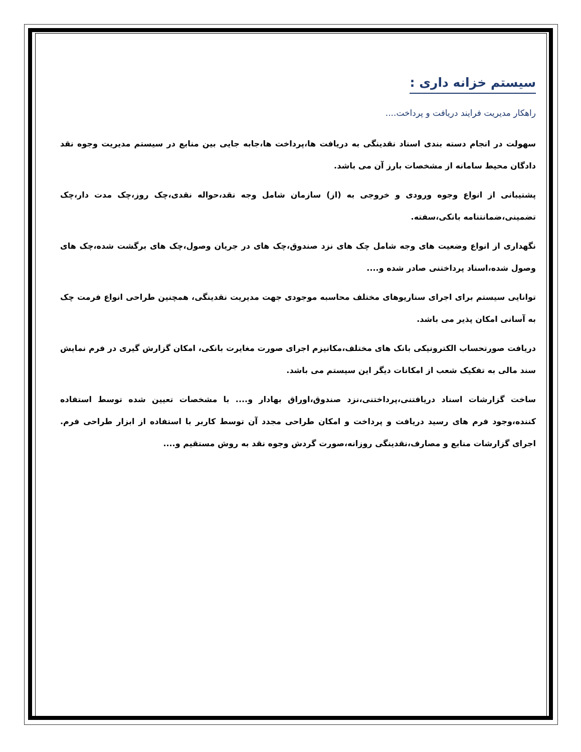سیستم خزانه داری :
راهکار مدیریت فرایند دریافت و پرداخت....
سهولت در انجام دسته بندی اسناد نقدینگی به دریافت ها،پرداخت ها،جابه جایی بین منابع در سیستم مدیریت وجوه نقد دادگان محیط سامانه از مشخصات بارز آن می باشد.
پشتیبانی از انواع وجوه ورودی و خروجی به (از) سازمان شامل وجه نقد،حواله نقدی،چک روز،چک مدت دار،چک تضمینی،ضمانتنامه بانکی،سفته.
نگهداری از انواع وضعیت های وجه شامل چک های نزد صندوق،چک های در جریان وصول،چک های برگشت شده،چک های وصول شده،اسناد پرداختنی صادر شده و....
توانایی سیستم برای اجرای سناریوهای مختلف محاسبه موجودی جهت مدیریت نقدینگی، همچنین طراحی انواع فرمت چک به آسانی امکان پذیر می باشد.
دریافت صورتحساب الکترونیکی بانک های مختلف،مکانیزم اجرای صورت مغایرت بانکی، امکان گزارش گیری در فرم نمایش سند مالی به تفکیک شعب از امکانات دیگر این سیستم می باشد.
ساخت گزارشات اسناد دریافتنی،پرداختنی،نزد صندوق،اوراق بهادار و.... با مشخصات تعیین شده توسط استفاده کننده،وجود فرم های رسید دریافت و پرداخت و امکان طراحی مجدد آن توسط کاربر با استفاده از ابزار طراحی فرم. اجرای گزارشات منابع و مصارف،نقدینگی روزانه،صورت گردش وجوه نقد به روش مستقیم و....